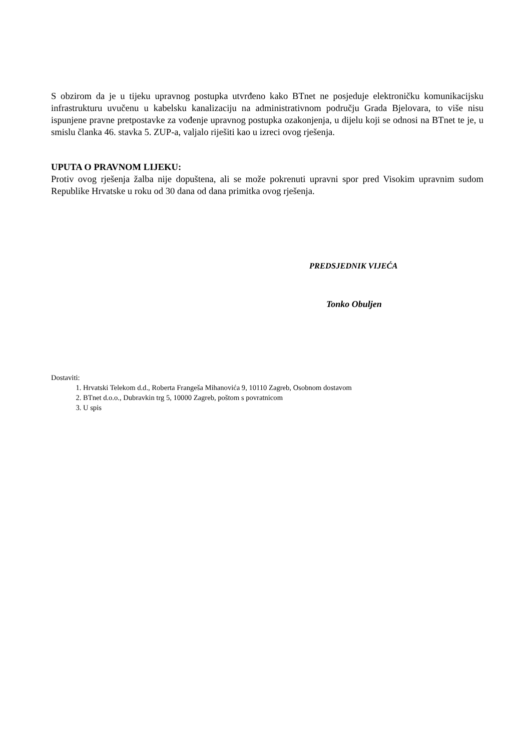S obzirom da je u tijeku upravnog postupka utvrđeno kako BTnet ne posjeduje elektroničku komunikacijsku infrastrukturu uvučenu u kabelsku kanalizaciju na administrativnom području Grada Bjelovara, to više nisu ispunjene pravne pretpostavke za vođenje upravnog postupka ozakonjenja, u dijelu koji se odnosi na BTnet te je, u smislu članka 46. stavka 5. ZUP-a, valjalo riješiti kao u izreci ovog rješenja.
UPUTA O PRAVNOM LIJEKU:
Protiv ovog rješenja žalba nije dopuštena, ali se može pokrenuti upravni spor pred Visokim upravnim sudom Republike Hrvatske u roku od 30 dana od dana primitka ovog rješenja.
PREDSJEDNIK VIJEĆA
Tonko Obuljen
Dostaviti:
1. Hrvatski Telekom d.d., Roberta Frangeša Mihanovića 9, 10110 Zagreb, Osobnom dostavom
2. BTnet d.o.o., Dubravkin trg 5, 10000 Zagreb, poštom s povratnicom
3. U spis